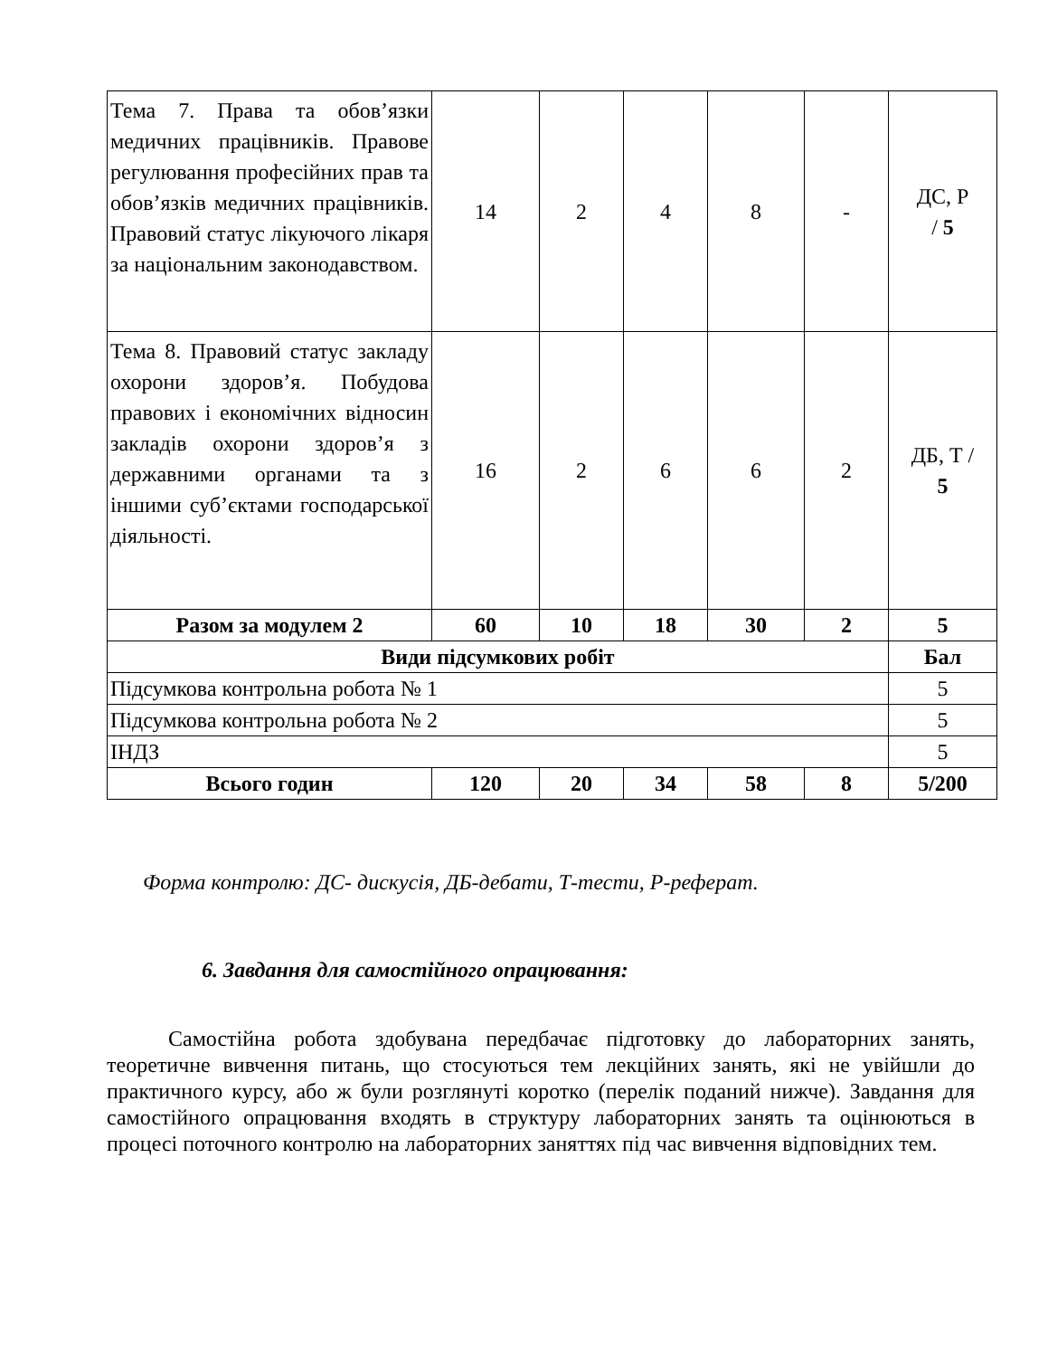| Тема 7. Права та обов’язки медичних працівників. Правове регулювання професійних прав та обов’язків медичних працівників. Правовий статус лікуючого лікаря за національним законодавством. | 14 | 2 | 4 | 8 | - | ДС, Р / 5 |
| Тема 8. Правовий статус закладу охорони здоров’я. Побудова правових і економічних відносин закладів охорони здоров’я з державними органами та з іншими суб’єктами господарської діяльності. | 16 | 2 | 6 | 6 | 2 | ДБ, Т / 5 |
| Разом за модулем 2 | 60 | 10 | 18 | 30 | 2 | 5 |
| Види підсумкових робіт | | | | | | Бал |
| Підсумкова контрольна робота № 1 | | | | | | 5 |
| Підсумкова контрольна робота № 2 | | | | | | 5 |
| ІНДЗ | | | | | | 5 |
| Всього годин | 120 | 20 | 34 | 58 | 8 | 5/200 |
Форма контролю: ДС- дискусія, ДБ-дебати, Т-тести, Р-реферат.
6. Завдання для самостійного опрацювання:
Самостійна робота здобувана передбачає підготовку до лабораторних занять, теоретичне вивчення питань, що стосуються тем лекційних занять, які не увійшли до практичного курсу, або ж були розглянуті коротко (перелік поданий нижче). Завдання для самостійного опрацювання входять в структуру лабораторних занять та оцінюються в процесі поточного контролю на лабораторних заняттях під час вивчення відповідних тем.